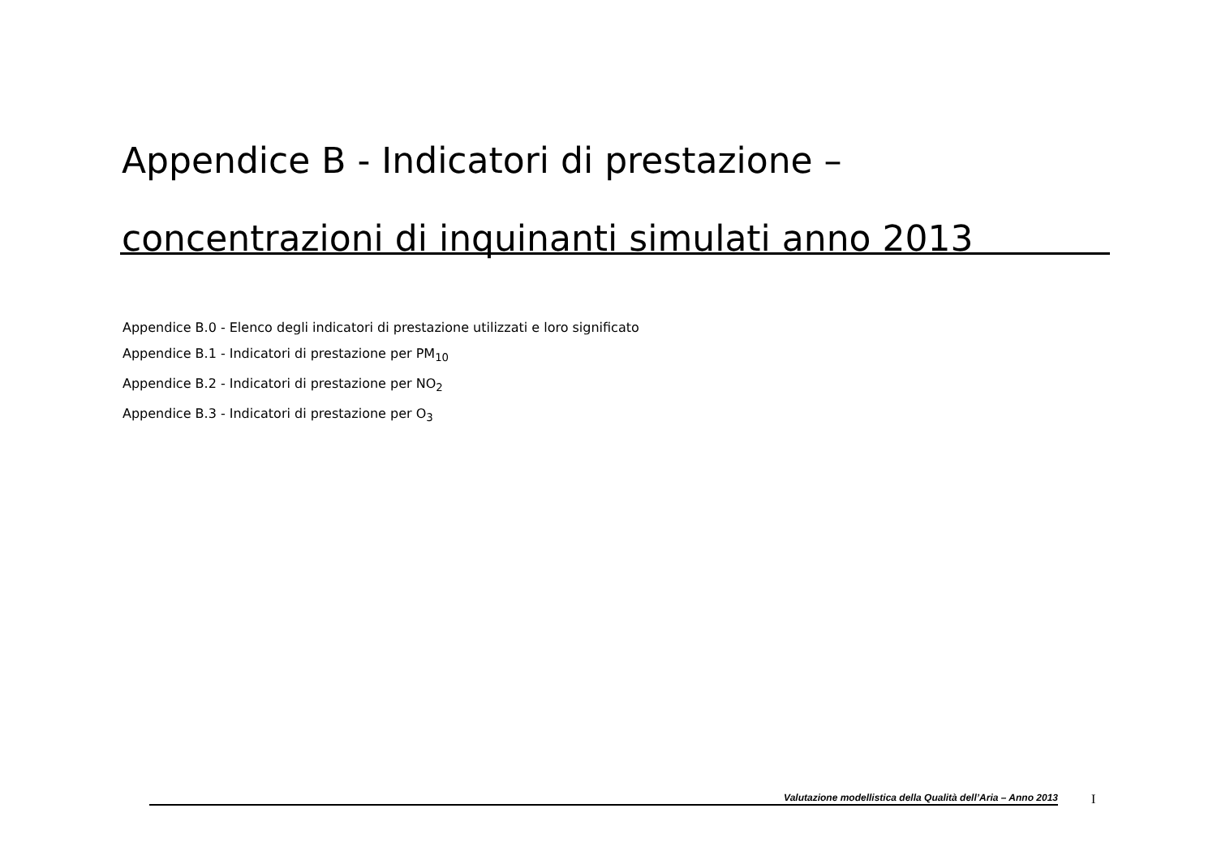Appendice B - Indicatori di prestazione – concentrazioni di inquinanti simulati anno 2013
Appendice B.0 - Elenco degli indicatori di prestazione utilizzati e loro significato
Appendice B.1 - Indicatori di prestazione per PM<sub>10</sub>
Appendice B.2 - Indicatori di prestazione per NO<sub>2</sub>
Appendice B.3 - Indicatori di prestazione per O<sub>3</sub>
Valutazione modellistica della Qualità dell’Aria – Anno 2013 I